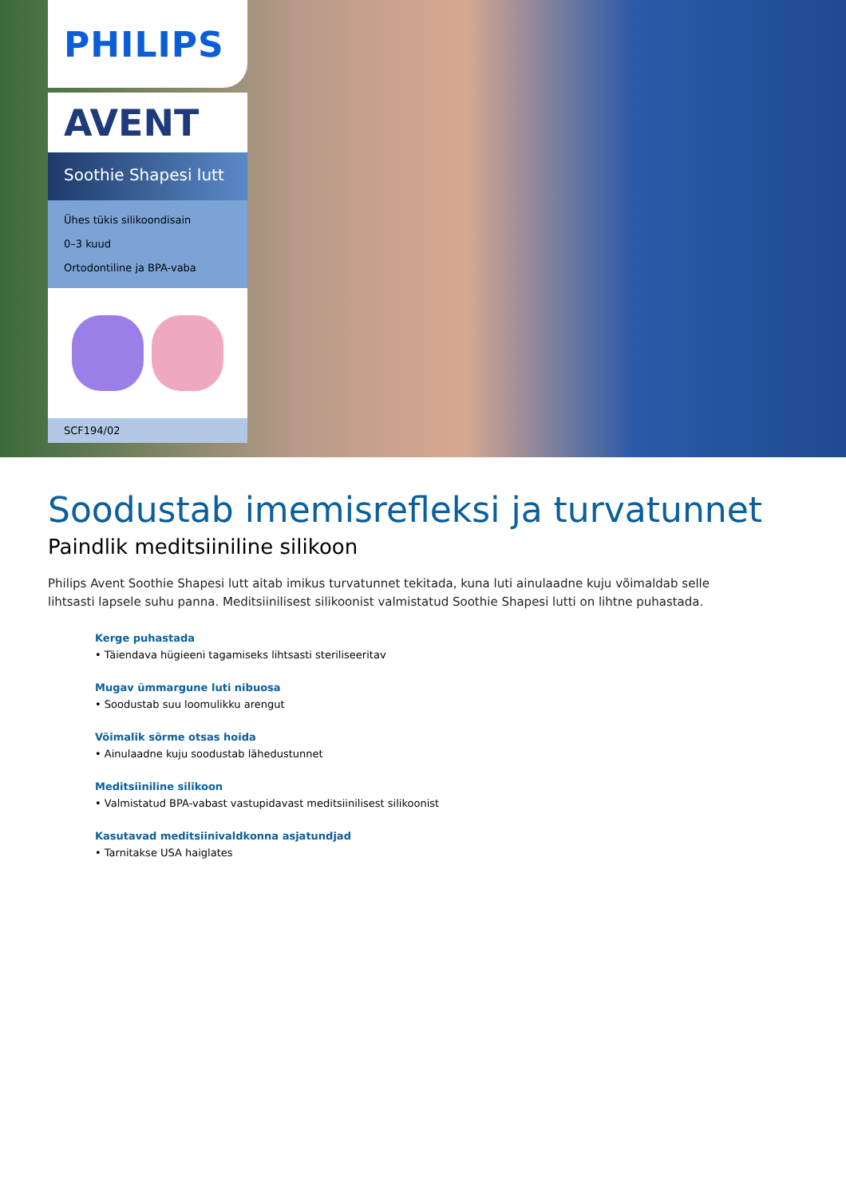PHILIPS
AVENT
Soothie Shapesi lutt
Ühes tükis silikoondisain
0–3 kuud
Ortodontiline ja BPA-vaba
SCF194/02
Soodustab imemisrefleksi ja turvatunnet
Paindlik meditsiiniline silikoon
Philips Avent Soothie Shapesi lutt aitab imikus turvatunnet tekitada, kuna luti ainulaadne kuju võimaldab selle lihtsasti lapsele suhu panna. Meditsiinilisest silikoonist valmistatud Soothie Shapesi lutti on lihtne puhastada.
Kerge puhastada
• Täiendava hügieeni tagamiseks lihtsasti steriliseeritav
Mugav ümmargune luti nibuosa
• Soodustab suu loomulikku arengut
Võimalik sõrme otsas hoida
• Ainulaadne kuju soodustab lähedustunnet
Meditsiiniline silikoon
• Valmistatud BPA-vabast vastupidavast meditsiinilisest silikoonist
Kasutavad meditsiinivaldkonna asjatundjad
• Tarnitakse USA haiglates